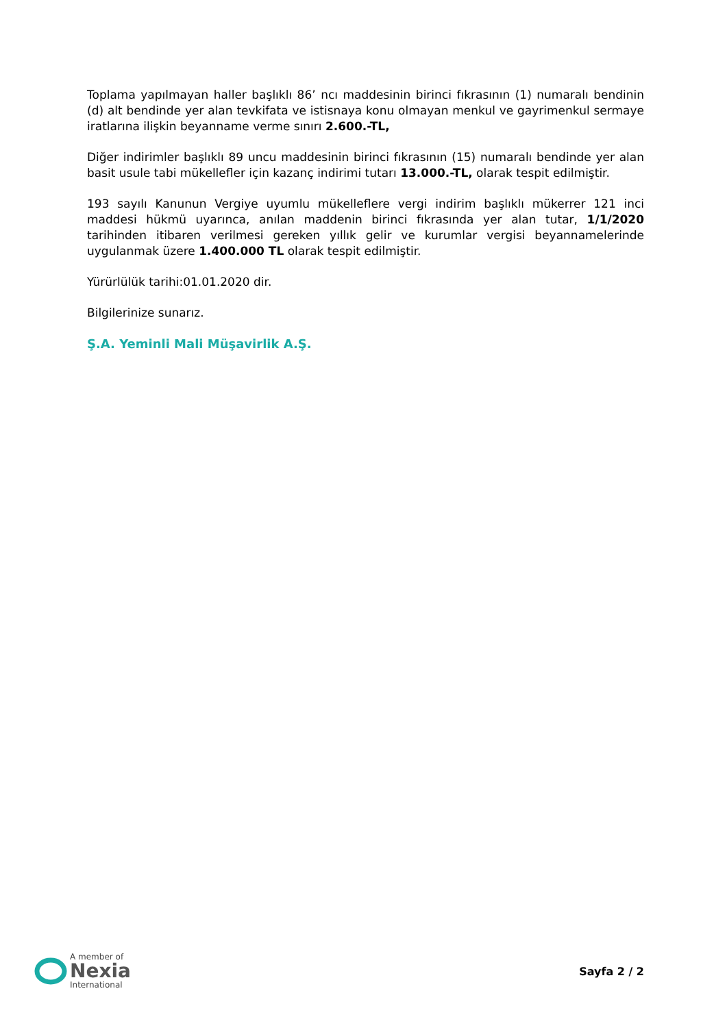Toplama yapılmayan haller başlıklı 86’ ncı maddesinin birinci fıkrasının (1) numaralı bendinin (d) alt bendinde yer alan tevkifata ve istisnaya konu olmayan menkul ve gayrimenkul sermaye iratlarına ilişkin beyanname verme sınırı 2.600.-TL,
Diğer indirimler başlıklı 89 uncu maddesinin birinci fıkrasının (15) numaralı bendinde yer alan basit usule tabi mükellefler için kazanç indirimi tutarı 13.000.-TL, olarak tespit edilmiştir.
193 sayılı Kanunun Vergiye uyumlu mükelleflere vergi indirim başlıklı mükerrer 121 inci maddesi hükmü uyarınca, anılan maddenin birinci fıkrasında yer alan tutar, 1/1/2020 tarihinden itibaren verilmesi gereken yıllık gelir ve kurumlar vergisi beyannamelerinde uygulanmak üzere 1.400.000 TL olarak tespit edilmiştir.
Yürürlülük tarihi:01.01.2020 dir.
Bilgilerinize sunarız.
Ş.A. Yeminli Mali Müşavirlik A.Ş.
A member of
Nexia
International
Sayfa 2 / 2